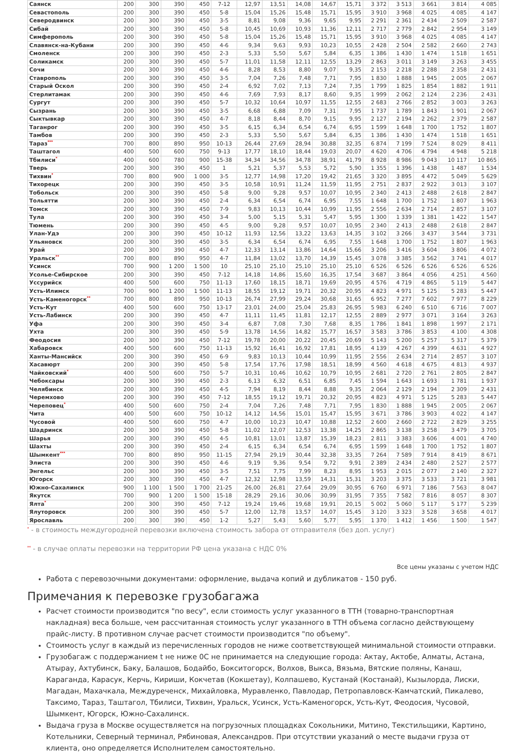| Саянск | 200 | 300 | 390 | 450 | 7-12 | 12,97 | 13,51 | 14,08 | 14,67 | 15,71 | 3 372 | 3 513 | 3 661 | 3 814 | 4 085 |
| Севастополь | 200 | 300 | 390 | 450 | 5-8 | 15,04 | 15,26 | 15,48 | 15,71 | 15,95 | 3 910 | 3 968 | 4 025 | 4 085 | 4 147 |
| Северодвинск | 200 | 300 | 390 | 450 | 3-5 | 8,81 | 9,08 | 9,36 | 9,65 | 9,95 | 2 291 | 2 361 | 2 434 | 2 509 | 2 587 |
| Сибай | 200 | 300 | 390 | 450 | 5-8 | 10,45 | 10,69 | 10,93 | 11,36 | 12,11 | 2 717 | 2 779 | 2 842 | 2 954 | 3 149 |
| Симферополь | 200 | 300 | 390 | 450 | 5-8 | 15,04 | 15,26 | 15,48 | 15,71 | 15,95 | 3 910 | 3 968 | 4 025 | 4 085 | 4 147 |
| Славянск-на-Кубани | 200 | 300 | 390 | 450 | 4-6 | 9,34 | 9,63 | 9,93 | 10,23 | 10,55 | 2 428 | 2 504 | 2 582 | 2 660 | 2 743 |
| Смоленск | 200 | 300 | 390 | 450 | 2-3 | 5,33 | 5,50 | 5,67 | 5,84 | 6,35 | 1 386 | 1 430 | 1 474 | 1 518 | 1 651 |
| Соликамск | 200 | 300 | 390 | 450 | 5-7 | 11,01 | 11,58 | 12,11 | 12,55 | 13,29 | 2 863 | 3 011 | 3 149 | 3 263 | 3 455 |
| Сочи | 200 | 300 | 390 | 450 | 4-6 | 8,28 | 8,53 | 8,80 | 9,07 | 9,35 | 2 153 | 2 218 | 2 288 | 2 358 | 2 431 |
| Ставрополь | 200 | 300 | 390 | 450 | 3-5 | 7,04 | 7,26 | 7,48 | 7,71 | 7,95 | 1 830 | 1 888 | 1 945 | 2 005 | 2 067 |
| Старый Оскол | 200 | 300 | 390 | 450 | 2-4 | 6,92 | 7,02 | 7,13 | 7,24 | 7,35 | 1 799 | 1 825 | 1 854 | 1 882 | 1 911 |
| Стерлитамак | 200 | 300 | 390 | 450 | 4-6 | 7,69 | 7,93 | 8,17 | 8,60 | 9,35 | 1 999 | 2 062 | 2 124 | 2 236 | 2 431 |
| Сургут | 200 | 300 | 390 | 450 | 5-7 | 10,32 | 10,64 | 10,97 | 11,55 | 12,55 | 2 683 | 2 766 | 2 852 | 3 003 | 3 263 |
| Сызрань | 200 | 300 | 390 | 450 | 3-5 | 6,68 | 6,88 | 7,09 | 7,31 | 7,95 | 1 737 | 1 789 | 1 843 | 1 901 | 2 067 |
| Сыктывкар | 200 | 300 | 390 | 450 | 4-7 | 8,18 | 8,44 | 8,70 | 9,15 | 9,95 | 2 127 | 2 194 | 2 262 | 2 379 | 2 587 |
| Таганрог | 200 | 300 | 390 | 450 | 3-5 | 6,15 | 6,34 | 6,54 | 6,74 | 6,95 | 1 599 | 1 648 | 1 700 | 1 752 | 1 807 |
| Тамбов | 200 | 300 | 390 | 450 | 2-3 | 5,33 | 5,50 | 5,67 | 5,84 | 6,35 | 1 386 | 1 430 | 1 474 | 1 518 | 1 651 |
| Тараз<sup>***</sup> | 700 | 800 | 890 | 950 | 10-13 | 26,44 | 27,69 | 28,94 | 30,88 | 32,35 | 6 874 | 7 199 | 7 524 | 8 029 | 8 411 |
| Таштагол | 400 | 500 | 600 | 750 | 9-13 | 17,77 | 18,10 | 18,44 | 19,03 | 20,07 | 4 620 | 4 706 | 4 794 | 4 948 | 5 218 |
| Тбилиси<sup>*</sup> | 400 | 600 | 780 | 900 | 15-38 | 34,34 | 34,56 | 34,78 | 38,91 | 41,79 | 8 928 | 8 986 | 9 043 | 10 117 | 10 865 |
| Тверь | 200 | 300 | 390 | 450 | 1 | 5,21 | 5,37 | 5,53 | 5,72 | 5,90 | 1 355 | 1 396 | 1 438 | 1 487 | 1 534 |
| Тихвин<sup>*</sup> | 700 | 800 | 900 | 1 000 | 3-5 | 12,77 | 14,98 | 17,20 | 19,42 | 21,65 | 3 320 | 3 895 | 4 472 | 5 049 | 5 629 |
| Тихорецк | 200 | 300 | 390 | 450 | 3-5 | 10,58 | 10,91 | 11,24 | 11,59 | 11,95 | 2 751 | 2 837 | 2 922 | 3 013 | 3 107 |
| Тобольск | 200 | 300 | 390 | 450 | 5-8 | 9,00 | 9,28 | 9,57 | 10,07 | 10,95 | 2 340 | 2 413 | 2 488 | 2 618 | 2 847 |
| Тольятти | 200 | 300 | 390 | 450 | 2-4 | 6,34 | 6,54 | 6,74 | 6,95 | 7,55 | 1 648 | 1 700 | 1 752 | 1 807 | 1 963 |
| Томск | 200 | 300 | 390 | 450 | 7-9 | 9,83 | 10,13 | 10,44 | 10,99 | 11,95 | 2 556 | 2 634 | 2 714 | 2 857 | 3 107 |
| Тула | 200 | 300 | 390 | 450 | 3-4 | 5,00 | 5,15 | 5,31 | 5,47 | 5,95 | 1 300 | 1 339 | 1 381 | 1 422 | 1 547 |
| Тюмень | 200 | 300 | 390 | 450 | 4-5 | 9,00 | 9,28 | 9,57 | 10,07 | 10,95 | 2 340 | 2 413 | 2 488 | 2 618 | 2 847 |
| Улан-Удэ | 200 | 300 | 390 | 450 | 10-12 | 11,93 | 12,56 | 13,22 | 13,63 | 14,35 | 3 102 | 3 266 | 3 437 | 3 544 | 3 731 |
| Ульяновск | 200 | 300 | 390 | 450 | 3-5 | 6,34 | 6,54 | 6,74 | 6,95 | 7,55 | 1 648 | 1 700 | 1 752 | 1 807 | 1 963 |
| Урай | 200 | 300 | 390 | 450 | 4-7 | 12,33 | 13,14 | 13,86 | 14,64 | 15,66 | 3 206 | 3 416 | 3 604 | 3 806 | 4 072 |
| Уральск<sup>**</sup> | 700 | 800 | 890 | 950 | 4-7 | 11,84 | 13,02 | 13,70 | 14,39 | 15,45 | 3 078 | 3 385 | 3 562 | 3 741 | 4 017 |
| Усинск | 700 | 900 | 1 200 | 1 500 | 10 | 25,10 | 25,10 | 25,10 | 25,10 | 25,10 | 6 526 | 6 526 | 6 526 | 6 526 | 6 526 |
| Усолье-Сибирское | 200 | 300 | 390 | 450 | 7-12 | 14,18 | 14,86 | 15,60 | 16,35 | 17,54 | 3 687 | 3 864 | 4 056 | 4 251 | 4 560 |
| Уссурийск | 400 | 500 | 600 | 750 | 11-13 | 17,60 | 18,15 | 18,71 | 19,69 | 20,95 | 4 576 | 4 719 | 4 865 | 5 119 | 5 447 |
| Усть-Илимск | 700 | 900 | 1 200 | 1 500 | 11-13 | 18,55 | 19,12 | 19,71 | 20,32 | 20,95 | 4 823 | 4 971 | 5 125 | 5 283 | 5 447 |
| Усть-Каменогорск<sup>**</sup> | 700 | 800 | 890 | 950 | 10-13 | 26,74 | 27,99 | 29,24 | 30,68 | 31,65 | 6 952 | 7 277 | 7 602 | 7 977 | 8 229 |
| Усть-Кут | 400 | 500 | 600 | 750 | 13-17 | 23,01 | 24,00 | 25,04 | 25,83 | 26,95 | 5 983 | 6 240 | 6 510 | 6 716 | 7 007 |
| Усть-Лабинск | 200 | 300 | 390 | 450 | 4-7 | 11,11 | 11,45 | 11,81 | 12,17 | 12,55 | 2 889 | 2 977 | 3 071 | 3 164 | 3 263 |
| Уфа | 200 | 300 | 390 | 450 | 3-4 | 6,87 | 7,08 | 7,30 | 7,68 | 8,35 | 1 786 | 1 841 | 1 898 | 1 997 | 2 171 |
| Ухта | 200 | 300 | 390 | 450 | 5-9 | 13,78 | 14,56 | 14,82 | 15,77 | 16,57 | 3 583 | 3 786 | 3 853 | 4 100 | 4 308 |
| Феодосия | 200 | 300 | 390 | 450 | 7-12 | 19,78 | 20,00 | 20,22 | 20,45 | 20,69 | 5 143 | 5 200 | 5 257 | 5 317 | 5 379 |
| Хабаровск | 400 | 500 | 600 | 750 | 11-13 | 15,92 | 16,41 | 16,92 | 17,81 | 18,95 | 4 139 | 4 267 | 4 399 | 4 631 | 4 927 |
| Ханты-Мансийск | 200 | 300 | 390 | 450 | 6-9 | 9,83 | 10,13 | 10,44 | 10,99 | 11,95 | 2 556 | 2 634 | 2 714 | 2 857 | 3 107 |
| Хасавюрт | 200 | 300 | 390 | 450 | 5-8 | 17,54 | 17,76 | 17,98 | 18,51 | 18,99 | 4 560 | 4 618 | 4 675 | 4 813 | 4 937 |
| Чайковский<sup>*</sup> | 400 | 500 | 600 | 750 | 5-7 | 10,31 | 10,46 | 10,62 | 10,79 | 10,95 | 2 681 | 2 720 | 2 761 | 2 805 | 2 847 |
| Чебоксары | 200 | 300 | 390 | 450 | 2-3 | 6,13 | 6,32 | 6,51 | 6,85 | 7,45 | 1 594 | 1 643 | 1 693 | 1 781 | 1 937 |
| Челябинск | 200 | 300 | 390 | 450 | 4-5 | 7,94 | 8,19 | 8,44 | 8,88 | 9,35 | 2 064 | 2 129 | 2 194 | 2 309 | 2 431 |
| Черемхово | 200 | 300 | 390 | 450 | 7-12 | 18,55 | 19,12 | 19,71 | 20,32 | 20,95 | 4 823 | 4 971 | 5 125 | 5 283 | 5 447 |
| Череповец<sup>*</sup> | 400 | 500 | 600 | 750 | 2-4 | 7,04 | 7,26 | 7,48 | 7,71 | 7,95 | 1 830 | 1 888 | 1 945 | 2 005 | 2 067 |
| Чита | 400 | 500 | 600 | 750 | 10-12 | 14,12 | 14,56 | 15,01 | 15,47 | 15,95 | 3 671 | 3 786 | 3 903 | 4 022 | 4 147 |
| Чусовой | 400 | 500 | 600 | 750 | 4-7 | 10,00 | 10,23 | 10,47 | 10,88 | 12,52 | 2 600 | 2 660 | 2 722 | 2 829 | 3 255 |
| Шадринск | 200 | 300 | 390 | 450 | 5-8 | 11,02 | 12,07 | 12,53 | 13,38 | 14,25 | 2 865 | 3 138 | 3 258 | 3 479 | 3 705 |
| Шарья | 200 | 300 | 390 | 450 | 4-5 | 10,81 | 13,01 | 13,87 | 15,39 | 18,23 | 2 811 | 3 383 | 3 606 | 4 001 | 4 740 |
| Шахты | 200 | 300 | 390 | 450 | 2-4 | 6,15 | 6,34 | 6,54 | 6,74 | 6,95 | 1 599 | 1 648 | 1 700 | 1 752 | 1 807 |
| Шымкент<sup>***</sup> | 700 | 800 | 890 | 950 | 11-15 | 27,94 | 29,19 | 30,44 | 32,38 | 33,35 | 7 264 | 7 589 | 7 914 | 8 419 | 8 671 |
| Элиста | 200 | 300 | 390 | 450 | 4-6 | 9,19 | 9,36 | 9,54 | 9,72 | 9,91 | 2 389 | 2 434 | 2 480 | 2 527 | 2 577 |
| Энгельс | 200 | 300 | 390 | 450 | 3-5 | 7,51 | 7,75 | 7,99 | 8,23 | 8,95 | 1 953 | 2 015 | 2 077 | 2 140 | 2 327 |
| Югорск | 200 | 300 | 390 | 450 | 4-7 | 12,32 | 12,98 | 13,59 | 14,31 | 15,31 | 3 203 | 3 375 | 3 533 | 3 721 | 3 981 |
| Южно-Сахалинск | 900 | 1 100 | 1 500 | 1 700 | 21-25 | 26,00 | 26,81 | 27,64 | 29,09 | 30,95 | 6 760 | 6 971 | 7 186 | 7 563 | 8 047 |
| Якутск | 700 | 900 | 1 200 | 1 500 | 15-18 | 28,29 | 29,16 | 30,06 | 30,99 | 31,95 | 7 355 | 7 582 | 7 816 | 8 057 | 8 307 |
| Ялта<sup>*</sup> | 200 | 300 | 390 | 450 | 7-12 | 19,24 | 19,46 | 19,68 | 19,91 | 20,15 | 5 002 | 5 060 | 5 117 | 5 177 | 5 239 |
| Ялуторовск | 200 | 300 | 390 | 450 | 5-7 | 12,00 | 12,78 | 13,57 | 14,07 | 15,45 | 3 120 | 3 323 | 3 528 | 3 658 | 4 017 |
| Ярославль | 200 | 300 | 390 | 450 | 1-2 | 5,27 | 5,43 | 5,60 | 5,77 | 5,95 | 1 370 | 1 412 | 1 456 | 1 500 | 1 547 |
<sup>*</sup> - в стоимость междугородней перевозки включена стоимость забора от отправителя (без доп. услуг)
<sup>**</sup> - в случае оплаты перевозки на территории РФ цена указана с НДС 0%
Все цены указаны с учетом НДС
Работа с перевозочными документами: оформление, выдача копий и дубликатов - 150 руб.
Примечания к перевозке грузобагажа
Расчет стоимости производится "по весу", если стоимость услуг указанного в ТТН (товарно-транспортная накладная) веса больше, чем рассчитанная стоимость услуг указанного в ТТН объема согласно действующему прайс-листу. В противном случае расчет стоимости производится "по объему".
Стоимость услуг в каждый из перечисленных городов не ниже соответствующей минимальной стоимости отправки.
Грузобагаж с поддержанием t не ниже 0С не принимается на следующие города: Актау, Актобе, Алматы, Астана, Атырау, Ахтубинск, Баку, Балашов, Бодайбо, Бокситогорск, Волхов, Выкса, Вязьма, Вятские поляны, Канаш, Караганда, Карасук, Керчь, Кириши, Кокчетав (Кокшетау), Колпашево, Кустанай (Костанай), Кызылорда, Лиски, Магадан, Махачкала, Междуреченск, Михайловка, Муравленко, Павлодар, Петропавловск-Камчатский, Пикалево, Таксимо, Тараз, Таштагол, Тбилиси, Тихвин, Уральск, Усинск, Усть-Каменогорск, Усть-Кут, Феодосия, Чусовой, Шымкент, Югорск, Южно-Сахалинск.
Выдача груза в Москве осуществляется на погрузочных площадках Сокольники, Митино, Текстильщики, Картино, Котельники, Северный терминал, Рябиновая, Александров. При отсутствии указаний о месте выдачи груза от клиента, оно определяется Исполнителем самостоятельно.